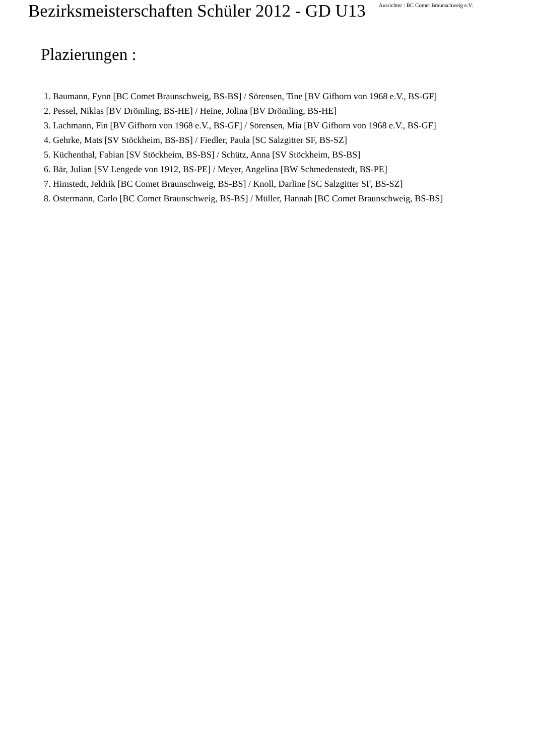Bezirksmeisterschaften Schüler 2012 - GD U13
Ausrichter : BC Comet Braunschweig e.V.
Plazierungen :
1. Baumann, Fynn [BC Comet Braunschweig, BS-BS] / Sörensen, Tine [BV Gifhorn von 1968 e.V., BS-GF]
2. Pessel, Niklas [BV Drömling, BS-HE] / Heine, Jolina [BV Drömling, BS-HE]
3. Lachmann, Fin [BV Gifhorn von 1968 e.V., BS-GF] / Sörensen, Mia [BV Gifhorn von 1968 e.V., BS-GF]
4. Gehrke, Mats [SV Stöckheim, BS-BS] / Fiedler, Paula [SC Salzgitter SF, BS-SZ]
5. Küchenthal, Fabian [SV Stöckheim, BS-BS] / Schütz, Anna [SV Stöckheim, BS-BS]
6. Bär, Julian [SV Lengede von 1912, BS-PE] / Meyer, Angelina [BW Schmedenstedt, BS-PE]
7. Himstedt, Jeldrik [BC Comet Braunschweig, BS-BS] / Knoll, Darline [SC Salzgitter SF, BS-SZ]
8. Ostermann, Carlo [BC Comet Braunschweig, BS-BS] / Müller, Hannah [BC Comet Braunschweig, BS-BS]